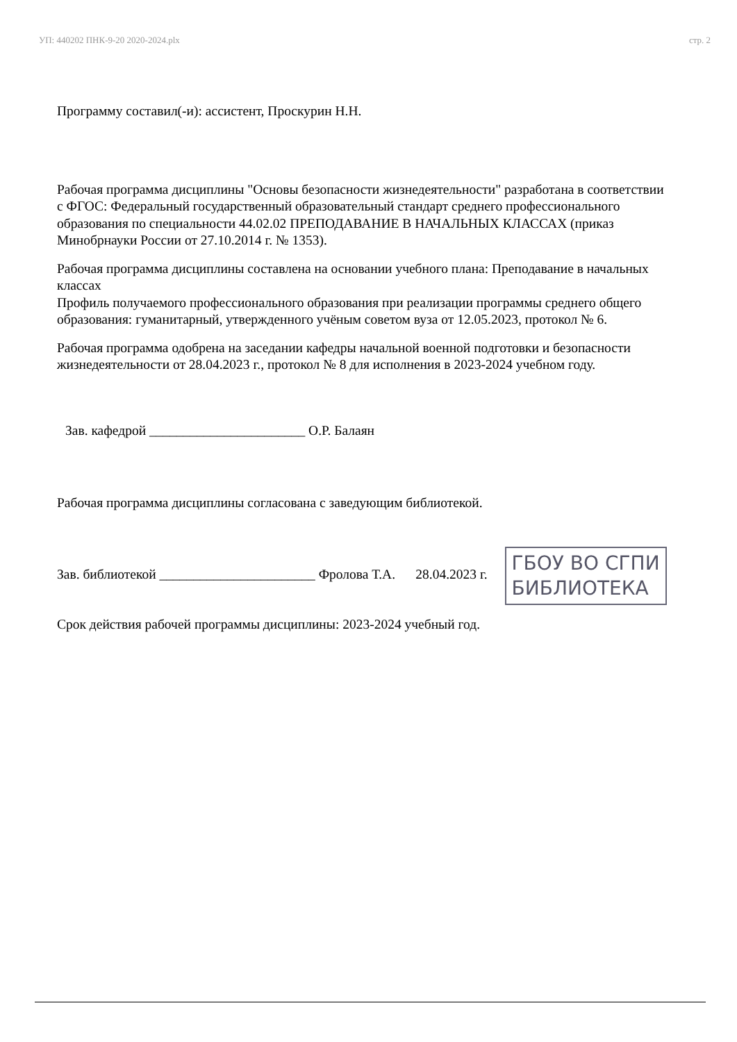УП: 440202 ПНК-9-20 2020-2024.plx стр. 2
Программу составил(-и): ассистент, Проскурин Н.Н.
Рабочая программа дисциплины "Основы безопасности жизнедеятельности" разработана в соответствии с ФГОС: Федеральный государственный образовательный стандарт среднего профессионального образования по специальности 44.02.02 ПРЕПОДАВАНИЕ В НАЧАЛЬНЫХ КЛАССАХ (приказ Минобрнауки России от 27.10.2014 г. № 1353).
Рабочая программа дисциплины составлена на основании учебного плана: Преподавание в начальных классах
Профиль получаемого профессионального образования при реализации программы среднего общего образования: гуманитарный, утвержденного учёным советом вуза от 12.05.2023, протокол № 6.
Рабочая программа одобрена на заседании кафедры начальной военной подготовки и безопасности жизнедеятельности от 28.04.2023 г., протокол № 8 для исполнения в 2023-2024 учебном году.
Зав. кафедрой _______________________ О.Р. Балаян
Рабочая программа дисциплины согласована с заведующим библиотекой.
Зав. библиотекой _______________________ Фролова Т.А. 28.04.2023 г. ГБОУ ВО СГПИ
БИБЛИОТЕКА
Срок действия рабочей программы дисциплины: 2023-2024 учебный год.